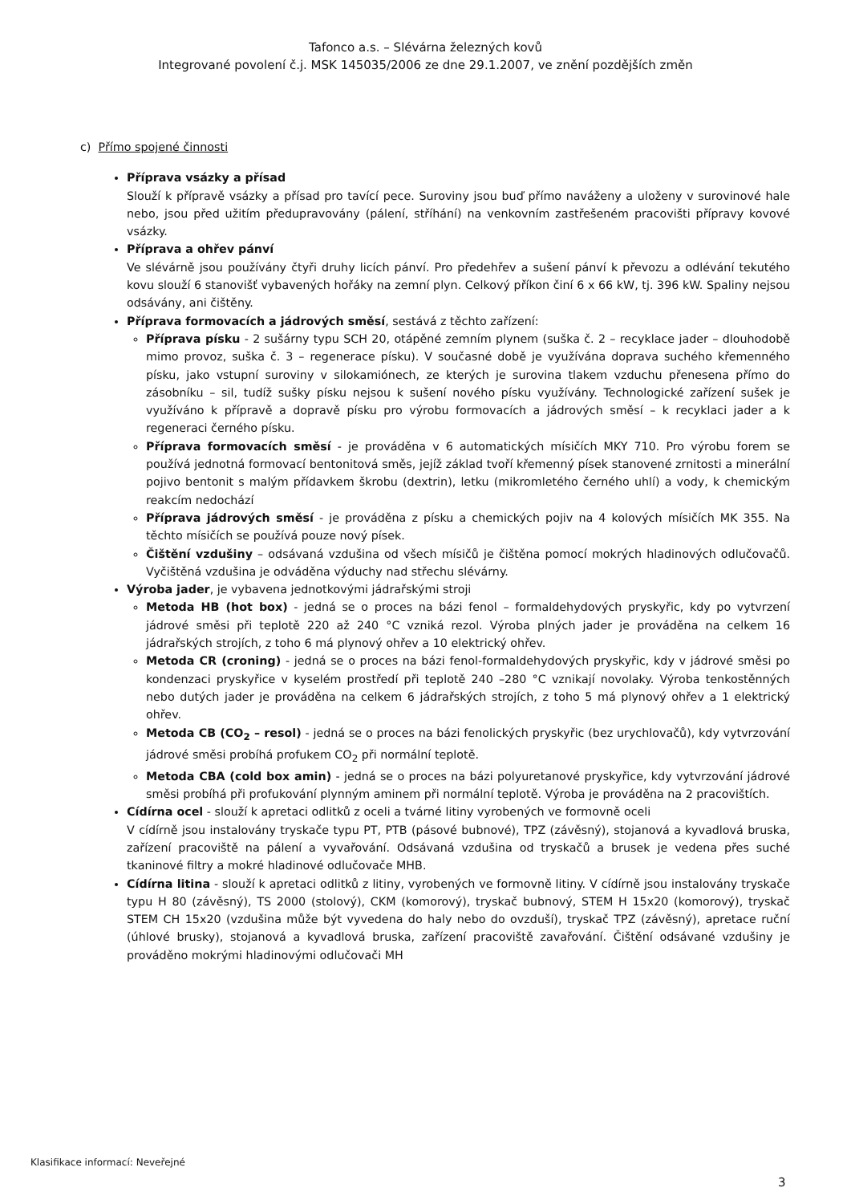Tafonco a.s. – Slévárna železných kovů
Integrované povolení č.j. MSK 145035/2006 ze dne 29.1.2007, ve znění pozdějších změn
c) Přímo spojené činnosti
Příprava vsázky a přísad
Slouží k přípravě vsázky a přísad pro tavící pece. Suroviny jsou buď přímo naváženy a uloženy v surovinové hale nebo, jsou před užitím předupravovány (pálení, stříhání) na venkovním zastřešeném pracovišti přípravy kovové vsázky.
Příprava a ohřev pánví
Ve slévárně jsou používány čtyři druhy licích pánví. Pro předehřev a sušení pánví k převozu a odlévání tekutého kovu slouží 6 stanovišť vybavených hořáky na zemní plyn. Celkový příkon činí 6 x 66 kW, tj. 396 kW. Spaliny nejsou odsávány, ani čištěny.
Příprava formovacích a jádrových směsí, sestává z těchto zařízení:
Příprava písku - 2 sušárny typu SCH 20, otápěné zemním plynem (suška č. 2 – recyklace jader – dlouhodobě mimo provoz, suška č. 3 – regenerace písku). V současné době je využívána doprava suchého křemenného písku, jako vstupní suroviny v silokamiónech, ze kterých je surovina tlakem vzduchu přenesena přímo do zásobníku – sil, tudíž sušky písku nejsou k sušení nového písku využívány. Technologické zařízení sušek je využíváno k přípravě a dopravě písku pro výrobu formovacích a jádrových směsí – k recyklaci jader a k regeneraci černého písku.
Příprava formovacích směsí - je prováděna v 6 automatických mísičích MKY 710. Pro výrobu forem se používá jednotná formovací bentonitová směs, jejíž základ tvoří křemenný písek stanovené zrnitosti a minerální pojivo bentonit s malým přídavkem škrobu (dextrin), letku (mikromletého černého uhlí) a vody, k chemickým reakcím nedochází
Příprava jádrových směsí - je prováděna z písku a chemických pojiv na 4 kolových mísičích MK 355. Na těchto mísičích se používá pouze nový písek.
Čištění vzdušiny – odsávaná vzdušina od všech mísičů je čištěna pomocí mokrých hladinových odlučovačů. Vyčištěná vzdušina je odváděna výduchy nad střechu slévárny.
Výroba jader, je vybavena jednotkovými jádrařskými stroji
Metoda HB (hot box) - jedná se o proces na bázi fenol – formaldehydových pryskyřic, kdy po vytvrzení jádrové směsi při teplotě 220 až 240 °C vzniká rezol. Výroba plných jader je prováděna na celkem 16 jádrařských strojích, z toho 6 má plynový ohřev a 10 elektrický ohřev.
Metoda CR (croning) - jedná se o proces na bázi fenol-formaldehydových pryskyřic, kdy v jádrové směsi po kondenzaci pryskyřice v kyselém prostředí při teplotě 240 –280 °C vznikají novolaky. Výroba tenkostěnných nebo dutých jader je prováděna na celkem 6 jádrařských strojích, z toho 5 má plynový ohřev a 1 elektrický ohřev.
Metoda CB (CO<sub>2</sub> – resol) - jedná se o proces na bázi fenolických pryskyřic (bez urychlovačů), kdy vytvrzování jádrové směsi probíhá profukem CO<sub>2</sub> při normální teplotě.
Metoda CBA (cold box amin) - jedná se o proces na bázi polyuretanové pryskyřice, kdy vytvrzování jádrové směsi probíhá při profukování plynným aminem při normální teplotě. Výroba je prováděna na 2 pracovištích.
Cídírna ocel - slouží k apretaci odlitků z oceli a tvárné litiny vyrobených ve formovně oceli
V cídírně jsou instalovány tryskače typu PT, PTB (pásové bubnové), TPZ (závěsný), stojanová a kyvadlová bruska, zařízení pracoviště na pálení a vyvařování. Odsávaná vzdušina od tryskačů a brusek je vedena přes suché tkaninové filtry a mokré hladinové odlučovače MHB.
Cídírna litina - slouží k apretaci odlitků z litiny, vyrobených ve formovně litiny. V cídírně jsou instalovány tryskače typu H 80 (závěsný), TS 2000 (stolový), CKM (komorový), tryskač bubnový, STEM H 15x20 (komorový), tryskač STEM CH 15x20 (vzdušina může být vyvedena do haly nebo do ovzduší), tryskač TPZ (závěsný), apretace ruční (úhlové brusky), stojanová a kyvadlová bruska, zařízení pracoviště zavařování. Čištění odsávané vzdušiny je prováděno mokrými hladinovými odlučovači MH
Klasifikace informací: Neveřejné
3